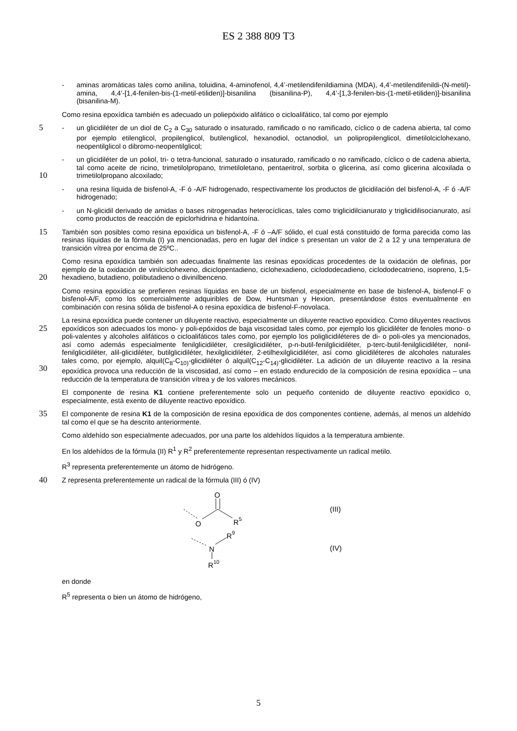ES 2 388 809 T3
- aminas aromáticas tales como anilina, toluidina, 4-aminofenol, 4,4’-metilendifenildiamina (MDA), 4,4’-metilendifenildi-(N-metil)-amina, 4,4’-[1,4-fenilen-bis-(1-metil-etiliden)]-bisanilina (bisanilina-P), 4,4’-[1,3-fenilen-bis-(1-metil-etiliden)]-bisanilina (bisanilina-M).
Como resina epoxídica también es adecuado un poliepóxido alifático o cicloalifático, tal como por ejemplo
5
- un glicidiléter de un diol de C<sub>2</sub> a C<sub>30</sub> saturado o insaturado, ramificado o no ramificado, cíclico o de cadena abierta, tal como por ejemplo etilenglicol, propilenglicol, butilenglicol, hexanodiol, octanodiol, un polipropilenglicol, dimetilolciclohexano, neopentilglicol o dibromo-neopentilglicol;
10
- un glicidiléter de un poliol, tri- o tetra-funcional, saturado o insaturado, ramificado o no ramificado, cíclico o de cadena abierta, tal como aceite de ricino, trimetilolpropano, trimetiloletano, pentaeritrol, sorbita o glicerina, así como glicerina alcoxilada o trimetilolpropano alcoxilado;
- una resina líquida de bisfenol-A, -F ó -A/F hidrogenado, respectivamente los productos de glicidilación del bisfenol-A, -F ó -A/F hidrogenado;
- un N-glicidil derivado de amidas o bases nitrogenadas heterocíclicas, tales como triglicidilcianurato y triglicidilisocianurato, así como productos de reacción de epiclorhidrina e hidantoína.
15
También son posibles como resina epoxídica un bisfenol-A, -F ó –A/F sólido, el cual está constituido de forma parecida como las resinas líquidas de la fórmula (I) ya mencionadas, pero en lugar del índice s presentan un valor de 2 a 12 y una temperatura de transición vítrea por encima de 25ºC..
20
Como resina epoxídica también son adecuadas finalmente las resinas epoxídicas procedentes de la oxidación de olefinas, por ejemplo de la oxidación de vinilciclohexeno, diciclopentadieno, ciclohexadieno, ciclododecadieno, ciclododecatrieno, isopreno, 1,5-hexadieno, butadieno, polibutadieno o divinilbenceno.
Como resina epoxídica se prefieren resinas líquidas en base de un bisfenol, especialmente en base de bisfenol-A, bisfenol-F o bisfenol-A/F, como los comercialmente adquiribles de Dow, Huntsman y Hexion, presentándose éstos eventualmente en combinación con resina sólida de bisfenol-A o resina epoxídica de bisfenol-F-novolaca.
25
30
La resina epoxídica puede contener un diluyente reactivo, especialmente un diluyente reactivo epoxídico. Como diluyentes reactivos epoxídicos son adecuados los mono- y poli-epóxidos de baja viscosidad tales como, por ejemplo los glicidiléter de fenoles mono- o poli-valentes y alcoholes alifáticos o cicloalifáticos tales como, por ejemplo los poliglicidiléteres de di- o poli-oles ya mencionados, así como además especialmente fenilglicidiléter, cresilglicidiléter, p-n-butil-fenilglicidiléter, p-terc-butil-fenilglicidiléter, nonil-fenilglicidiléter, alil-glicidiléter, butilglicidiléter, hexilglicidiléter, 2-etilhexilglicidiléter, así como glicidiléteres de alcoholes naturales tales como, por ejemplo, alquil(C<sub>8</sub>-C<sub>10)</sub>-glicidiléter ó alquil(C<sub>12</sub>-C<sub>14)</sub>-glicidiléter. La adición de un diluyente reactivo a la resina epoxídica provoca una reducción de la viscosidad, así como – en estado endurecido de la composición de resina epoxídica – una reducción de la temperatura de transición vítrea y de los valores mecánicos.
El componente de resina K1 contiene preferentemente solo un pequeño contenido de diluyente reactivo epoxídico o, especialmente, está exento de diluyente reactivo epoxídico.
35
El componente de resina K1 de la composición de resina epoxídica de dos componentes contiene, además, al menos un aldehído tal como el que se ha descrito anteriormente.
Como aldehído son especialmente adecuados, por una parte los aldehídos líquidos a la temperatura ambiente.
En los aldehídos de la fórmula (II) R<sup>1</sup> y R<sup>2</sup> preferentemente representan respectivamente un radical metilo.
R<sup>3</sup> representa preferentemente un átomo de hidrógeno.
40
Z representa preferentemente un radical de la fórmula (III) ó (IV)
O
O
R
5
(III)
N
R
9
R
10
(IV)
en donde
R<sup>5</sup> representa o bien un átomo de hidrógeno,
5